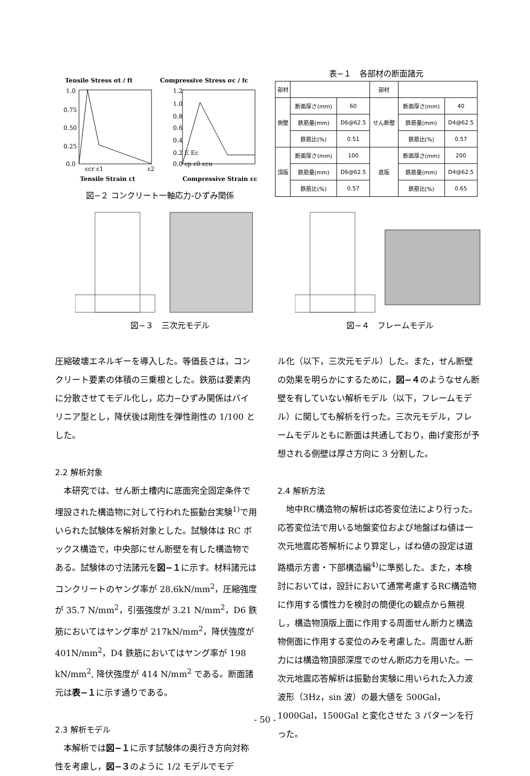Tensile Stress σt / ft
Compressive Stress σc / fc
1.0
0.75
0.50
0.25
0.0
1.2
1.0
0.8
0.6
0.4
0.2 E Ec
0.0 εp ε0 εcu
εcr ε1
ε2
Tensile Strain εt
Compressive Strain εc
図−２ コンクリート一軸応力-ひずみ関係
表−１　各部材の断面諸元
| 部材 | | | 部材 | | |
| 側壁 | 断面厚さ(mm) | 60 | せん断壁 | 断面厚さ(mm) | 40 |
| | 鉄筋量(mm) | D6@62.5 | | 鉄筋量(mm) | D4@62.5 |
| | 鉄筋比(%) | 0.51 | | 鉄筋比(%) | 0.57 |
| 頂版 | 断面厚さ(mm) | 100 | 底版 | 断面厚さ(mm) | 200 |
| | 鉄筋量(mm) | D6@62.5 | | 鉄筋量(mm) | D4@62.5 |
| | 鉄筋比(%) | 0.57 | | 鉄筋比(%) | 0.65 |
図−３　三次元モデル 図−４　フレームモデル
圧縮破壊エネルギーを導入した。等価長さは，コンクリート要素の体積の三乗根とした。鉄筋は要素内に分散させてモデル化し，応力−ひずみ関係はバイリニア型とし，降伏後は剛性を弾性剛性の 1/100 とした。
2.2 解析対象
本研究では、せん断土槽内に底面完全固定条件で埋設された構造物に対して行われた振動台実験<sup>1)</sup>で用いられた試験体を解析対象とした。試験体は RC ボックス構造で，中央部にせん断壁を有した構造物である。試験体の寸法諸元を図−１に示す。材料諸元はコンクリートのヤング率が 28.6kN/mm<sup>2</sup>，圧縮強度が 35.7 N/mm<sup>2</sup>，引張強度が 3.21 N/mm<sup>2</sup>，D6 鉄筋においてはヤング率が 217kN/mm<sup>2</sup>，降伏強度が 401N/mm<sup>2</sup>，D4 鉄筋においてはヤング率が 198 kN/mm<sup>2</sup>, 降伏強度が 414 N/mm<sup>2</sup> である。断面諸元は表−１に示す通りである。
2.3 解析モデル
本解析では図−１に示す試験体の奥行き方向対称性を考慮し，図−３のように 1/2 モデルでモデ
ル化（以下，三次元モデル）した。また，せん断壁の効果を明らかにするために，図−４のようなせん断壁を有していない解析モデル（以下，フレームモデル）に関しても解析を行った。三次元モデル，フレームモデルともに断面は共通しており，曲げ変形が予想される側壁は厚さ方向に 3 分割した。
2.4 解析方法
地中RC構造物の解析は応答変位法により行った。応答変位法で用いる地盤変位および地盤ばね値は一次元地震応答解析により算定し，ばね値の設定は道路橋示方書・下部構造編<sup>4)</sup>に準拠した。また，本検討においては，設計において通常考慮するRC構造物に作用する慣性力を検討の簡便化の観点から無視し，構造物頂版上面に作用する周面せん断力と構造物側面に作用する変位のみを考慮した。周面せん断力には構造物頂部深度でのせん断応力を用いた。一次元地震応答解析は振動台実験に用いられた入力波波形（3Hz，sin 波）の最大値を 500Gal，1000Gal，1500Gal と変化させた 3 パターンを行った。
- 50 -